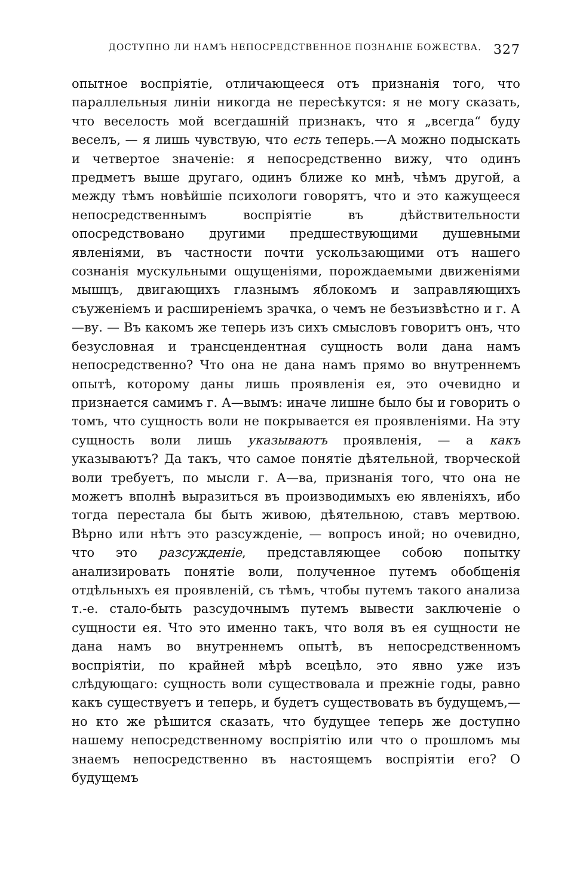ДОСТУПНО ЛИ НАМЪ НЕПОСРЕДСТВЕННОЕ ПОЗНАНІЕ БОЖЕСТВА. 327
опытное воспріятіе, отличающееся отъ признанія того, что параллельныя линіи никогда не пересѣкутся: я не могу сказать, что веселость мой всегдашній признакъ, что я „всегда“ буду веселъ, — я лишь чувствую, что есть теперь.—А можно подыскать и четвертое значеніе: я непосредственно вижу, что одинъ предметъ выше другаго, одинъ ближе ко мнѣ, чѣмъ другой, а между тѣмъ новѣйшіе психологи говорятъ, что и это кажущееся непосредственнымъ воспріятіе въ дѣйствительности опосредствовано другими предшествующими душевными явленіями, въ частности почти ускользающими отъ нашего сознанія мускульными ощущеніями, порождаемыми движеніями мышцъ, двигающихъ глазнымъ яблокомъ и заправляющихъ съуженіемъ и расширеніемъ зрачка, о чемъ не безъизвѣстно и г. А—ву. — Въ какомъ же теперь изъ сихъ смысловъ говоритъ онъ, что безусловная и трансцендентная сущность воли дана намъ непосредственно? Что она не дана намъ прямо во внутреннемъ опытѣ, которому даны лишь проявленія ея, это очевидно и признается самимъ г. А—вымъ: иначе лишне было бы и говорить о томъ, что сущность воли не покрывается ея проявленіями. На эту сущность воли лишь указываютъ проявленія, — а какъ указываютъ? Да такъ, что самое понятіе дѣятельной, творческой воли требуетъ, по мысли г. А—ва, признанія того, что она не можетъ вполнѣ выразиться въ производимыхъ ею явленіяхъ, ибо тогда перестала бы быть живою, дѣятельною, ставъ мертвою. Вѣрно или нѣтъ это разсужденіе, — вопросъ иной; но очевидно, что это разсужденіе, представляющее собою попытку анализировать понятіе воли, полученное путемъ обобщенія отдѣльныхъ ея проявленій, съ тѣмъ, чтобы путемъ такого анализа т.-е. стало-быть разсудочнымъ путемъ вывести заключеніе о сущности ея. Что это именно такъ, что воля въ ея сущности не дана намъ во внутреннемъ опытѣ, въ непосредственномъ воспріятіи, по крайней мѣрѣ всецѣло, это явно уже изъ слѣдующаго: сущность воли существовала и прежніе годы, равно какъ существуетъ и теперь, и будетъ существовать въ будущемъ,—но кто же рѣшится сказать, что будущее теперь же доступно нашему непосредственному воспріятію или что о прошломъ мы знаемъ непосредственно въ настоящемъ воспріятіи его? О будущемъ